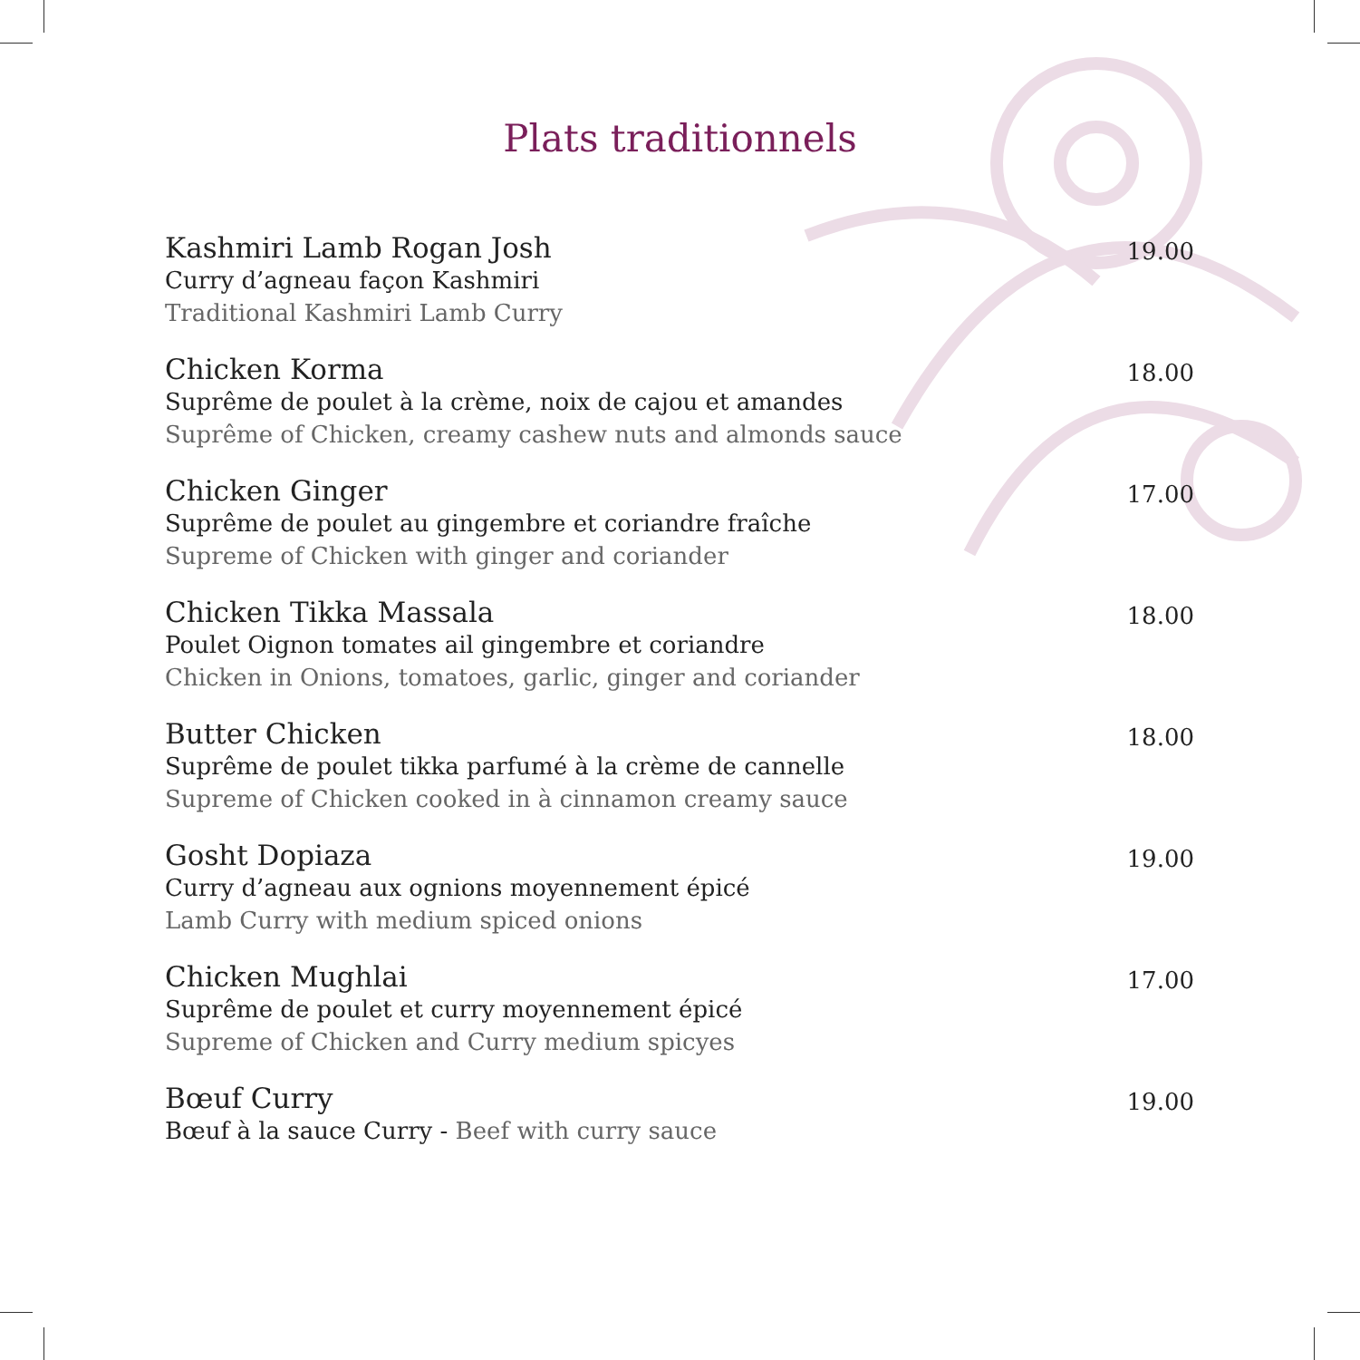Plats traditionnels
Kashmiri Lamb Rogan Josh
Curry d’agneau façon Kashmiri
Traditional Kashmiri Lamb Curry
19.00
Chicken Korma
Suprême de poulet à la crème, noix de cajou et amandes
Suprême of Chicken, creamy cashew nuts and almonds sauce
18.00
Chicken Ginger
Suprême de poulet au gingembre et coriandre fraîche
Supreme of Chicken with ginger and coriander
17.00
Chicken Tikka Massala
Poulet Oignon tomates ail gingembre et coriandre
Chicken in Onions, tomatoes, garlic, ginger and coriander
18.00
Butter Chicken
Suprême de poulet tikka parfumé à la crème de cannelle
Supreme of Chicken cooked in à cinnamon creamy sauce
18.00
Gosht Dopiaza
Curry d’agneau aux ognions moyennement épicé
Lamb Curry with medium spiced onions
19.00
Chicken Mughlai
Suprême de poulet et curry moyennement épicé
Supreme of Chicken and Curry medium spicyes
17.00
Bœuf Curry
Bœuf à la sauce Curry - Beef with curry sauce
19.00